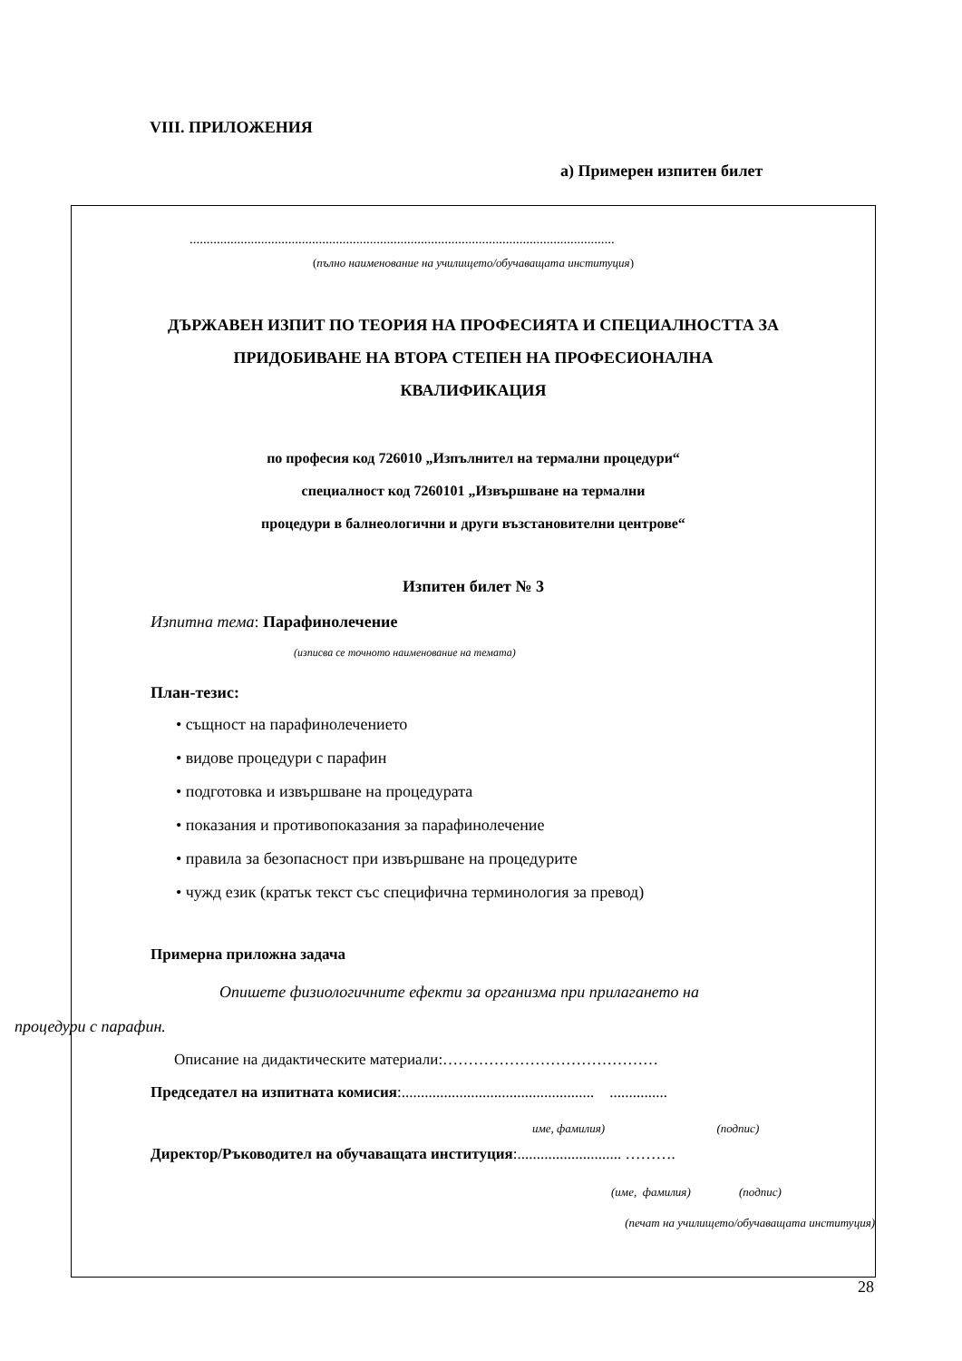VIII. ПРИЛОЖЕНИЯ
а) Примерен изпитен билет
.............................................................................................................................
(пълно наименование на училището/обучаващата институция)
ДЪРЖАВЕН ИЗПИТ ПО ТЕОРИЯ НА ПРОФЕСИЯТА И СПЕЦИАЛНОСТТА ЗА
ПРИДОБИВАНЕ НА ВТОРА СТЕПЕН НА ПРОФЕСИОНАЛНА
КВАЛИФИКАЦИЯ
по професия код 726010 „Изпълнител на термални процедури“
специалност код 7260101 „Извършване на термални
процедури в балнеологични и други възстановителни центрове“
Изпитен билет № 3
Изпитна тема: Парафинолечение
(изписва се точното наименование на темата)
План-тезис:
• същност на парафинолечението
• видове процедури с парафин
• подготовка и извършване на процедурата
• показания и противопоказания за парафинолечение
• правила за безопасност при извършване на процедурите
• чужд език (кратък текст със специфична терминология за превод)
Примерна приложна задача
Опишете физиологичните ефекти за организма при прилагането на
процедури с парафин.
Описание на дидактическите материали:……………………………………
Председател на изпитната комисия:.................................................. ...............
име, фамилия) (подпис)
Директор/Ръководител на обучаващата институция:........................... ……….
(име, фамилия) (подпис)
(печат на училището/обучаващата институция)
28